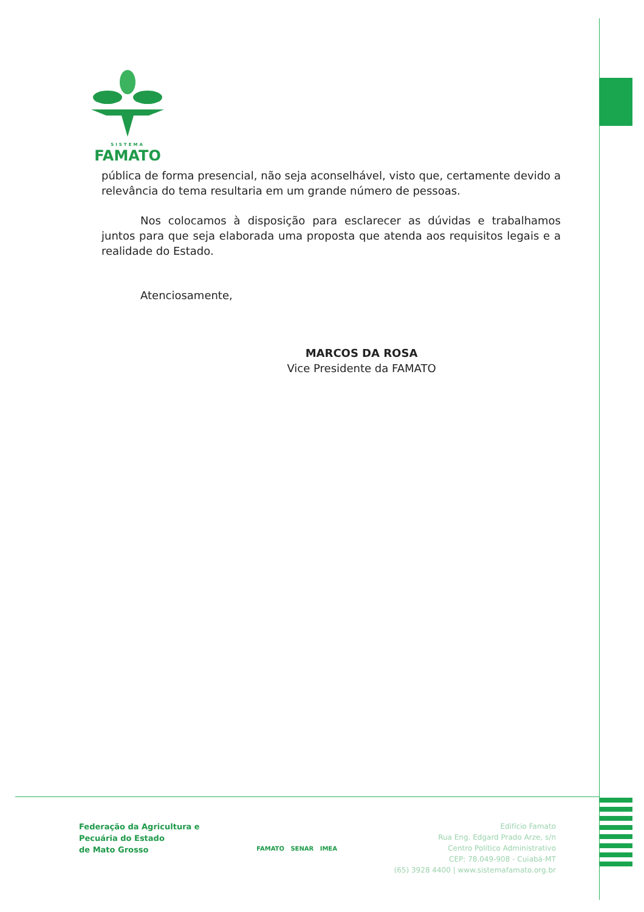SISTEMA
FAMATO
pública de forma presencial, não seja aconselhável, visto que, certamente devido a relevância do tema resultaria em um grande número de pessoas.
Nos colocamos à disposição para esclarecer as dúvidas e trabalhamos juntos para que seja elaborada uma proposta que atenda aos requisitos legais e a realidade do Estado.
Atenciosamente,
MARCOS DA ROSA
Vice Presidente da FAMATO
Federação da Agricultura e
Pecuária do Estado
de Mato Grosso
FAMATO SENAR IMEA
Edifício Famato
Rua Eng. Edgard Prado Arze, s/n
Centro Político Administrativo
CEP: 78.049-908 - Cuiabá-MT
(65) 3928 4400 | www.sistemafamato.org.br